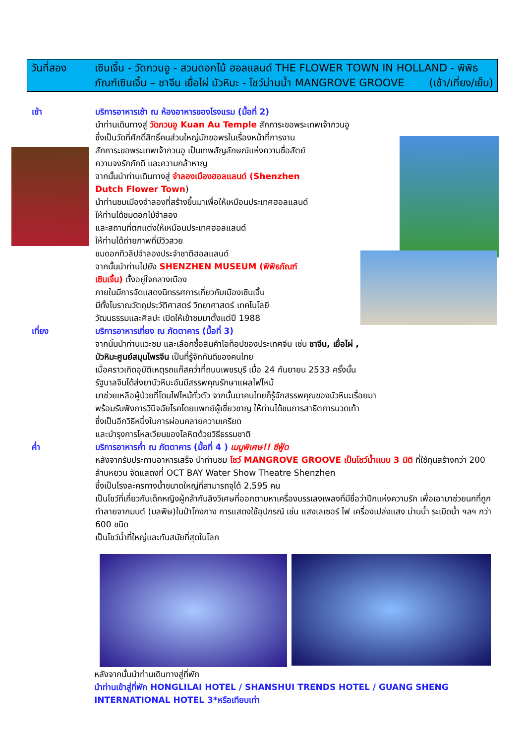วันที่สอง เซินเจิ้น - วัดกวนอู - สวนดอกไม้ ฮอลแลนด์ THE FLOWER TOWN IN HOLLAND - พิพิธภัณฑ์เซินเจิ้น – ชาจีน เยื่อไผ่ บัวหิมะ - โชว์ม่านน้ำ MANGROVE GROOVE (เช้า/เที่ยง/เย็น)
เช้า บริการอาหารเช้า ณ ห้องอาหารของโรงแรม (มื้อที่ 2)
นำท่านเดินทางสู่ วัดกวนอู Kuan Au Temple สักการะขอพระเทพเจ้ากวนอู
ซึ่งเป็นวัดที่ศักดิ์สิทธิ์คนส่วนใหญ่มักขอพรในเรื่องหน้าที่การงาน
สักการะขอพระเทพเจ้ากวนอู เป็นเทพสัญลักษณ์แห่งความซื่อสัตย์
ความจงรักภักดี และความกล้าหาญ
จากนั้นนำท่านเดินทางสู่ จำลองเมืองฮอลแลนด์ (Shenzhen
Dutch Flower Town)
นำท่านชมเมืองจำลองที่สร้างขึ้นมาเพื่อให้เหมือนประเทศฮอลแลนด์
ให้ท่านได้ชมดอกไม้จำลอง
และสถานที่ตกแต่งให้เหมือนประเทศฮอลแลนด์
ให้ท่านได้ถ่ายภาพที่มีวิวสวย
ชมดอกทิวลิปจำลองประจำชาติฮอลแลนด์
จากนั้นนำท่านไปยัง SHENZHEN MUSEUM (พิพิธภัณฑ์
เซินเจิ้น) ตั้งอยู่ใจกลางเมือง
ภายในมีการจัดแสดงนิทรรศการเกี่ยวกับเมืองเซินเจิ้น
มีทั้งโบราณวัตถุประวัติศาสตร์ วิทยาศาสตร์ เทคโนโลยี
วัฒนธรรมและศิลปะ เปิดให้เข้าชมมาตั้งแต่ปี 1988
เที่ยง บริการอาหารเที่ยง ณ ภัตตาคาร (มื้อที่ 3)
จากนั้นนำท่านแวะชม และเลือกซื้อสินค้าโอท็อปของประเทศจีน เช่น ชาจีน, เยื่อไผ่ ,
บัวหิมะศูนย์สมุนไพรจีน เป็นที่รู้จักกันดีของคนไทย
เมื่อคราวเกิดอุบัติเหตุรถแก๊สคว่ำที่ถนนเพชรบุรี เมื่อ 24 กันยายน 2533 ครั้งนั้น
รัฐบาลจีนได้ส่งยาบัวหิมะอันมีสรรพคุณรักษาแผลไฟไหม้
มาช่วยเหลือผู้ป่วยที่โดนไฟไหม้ทั่วตัว จากนั้นมาคนไทยก็รู้จักสรรพคุณของบัวหิมะเรื่อยมา
พร้อมรับฟังการวินิจฉัยโรคโดยแพทย์ผู้เชี่ยวชาญ ให้ท่านได้ชมการสาธิตการนวดเท้า
ซึ่งเป็นอีกวิธีหนึ่งในการผ่อนคลายความเครียด
และบำรุงการไหลเวียนของโลหิตด้วยวิธีธรรมชาติ
ค่ำ บริการอาหารค่ำ ณ ภัตตาคาร (มื้อที่ 4 ) เมนูพิเศษ!! ซีฟู้ด
หลังจากรับประทานอาหารเสร็จ นำท่านชม โชว์ MANGROVE GROOVE เป็นโชว์น้ำแบบ 3 มิติ ที่ใช้ทุนสร้างกว่า 200 ล้านหยวน จัดแสดงที่ OCT BAY Water Show Theatre Shenzhen
ซึ่งเป็นโรงละครทางน้ำขนาดใหญ่ที่สามารถจุได้ 2,595 คน
เป็นโชว์ที่เกี่ยวกับเด็กหญิงผู้กล้ากับลิงวิเศษที่ออกตามหาเครื่องบรรเลงเพลงที่มีชื่อว่าปีกแห่งความรัก เพื่อเอามาช่วยนกที่ถูกทำลายจากมนต์ (มลพิษ)ในป่าโกงกาง การแสดงใช้อุปกรณ์ เช่น แสงเลเซอร์ ไฟ เครื่องเปล่งแสง ม่านน้ำ ระเบิดน้ำ ฯลฯ กว่า 600 ชนิด
เป็นโชว์น้ำที่ใหญ่และทันสมัยที่สุดในโลก
หลังจากนั้นนำท่านเดินทางสู่ที่พัก
นำท่านเข้าสู่ที่พัก HONGLILAI HOTEL / SHANSHUI TRENDS HOTEL / GUANG SHENG INTERNATIONAL HOTEL 3*หรือเทียบเท่า